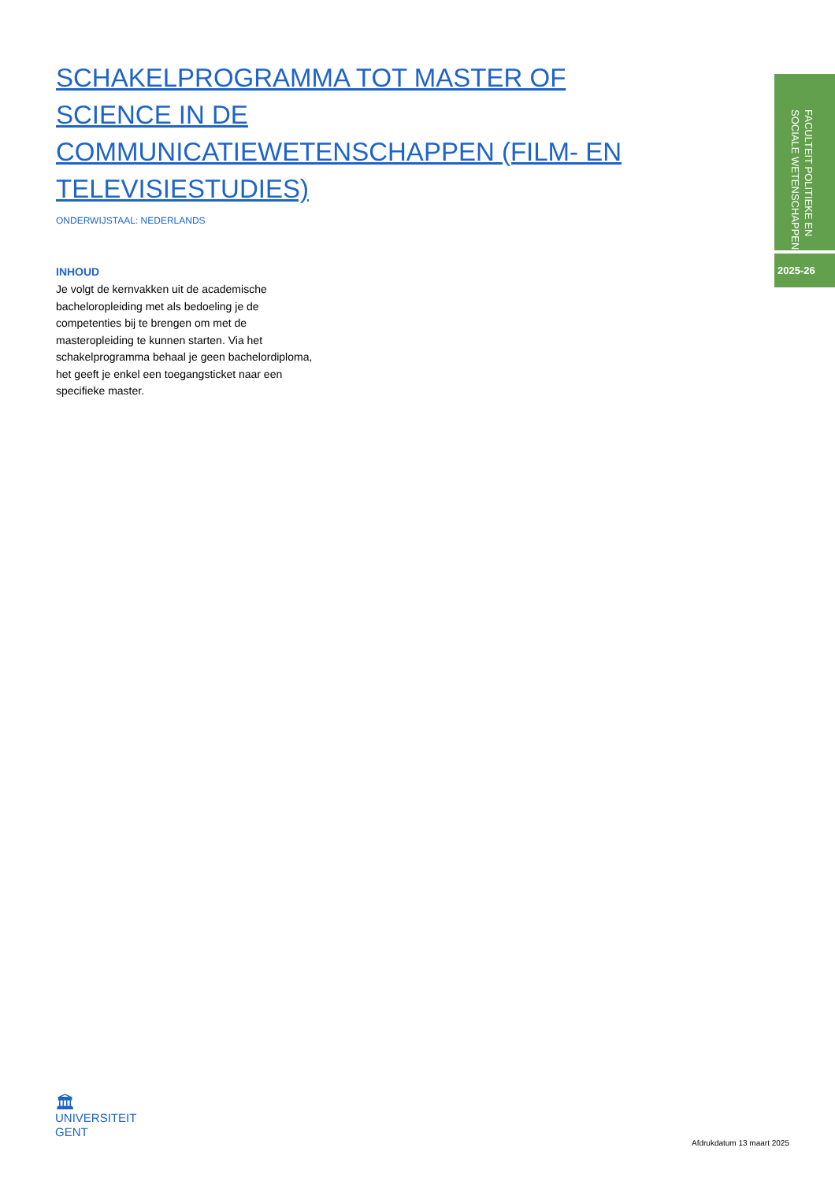SCHAKELPROGRAMMA TOT MASTER OF SCIENCE IN DE COMMUNICATIEWETENSCHAPPEN (FILM- EN TELEVISIESTUDIES)
ONDERWIJSTAAL: NEDERLANDS
INHOUD
Je volgt de kernvakken uit de academische bacheloropleiding met als bedoeling je de competenties bij te brengen om met de masteropleiding te kunnen starten. Via het schakelprogramma behaal je geen bachelordiploma, het geeft je enkel een toegangsticket naar een specifieke master.
FACULTEIT POLITIEKE EN SOCIALE WETENSCHAPPEN
2025-26
🏛
UNIVERSITEIT
GENT
Afdrukdatum 13 maart 2025